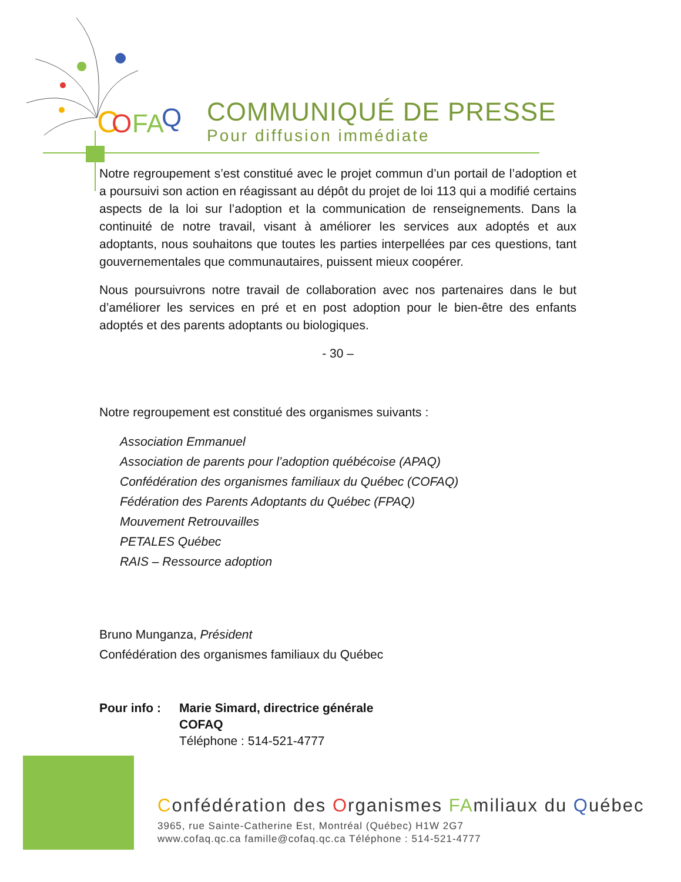C
O
FA
Q
COMMUNIQUÉ DE PRESSE
Pour diffusion immédiate
Notre regroupement s’est constitué avec le projet commun d’un portail de l’adoption et a poursuivi son action en réagissant au dépôt du projet de loi 113 qui a modifié certains aspects de la loi sur l’adoption et la communication de renseignements. Dans la continuité de notre travail, visant à améliorer les services aux adoptés et aux adoptants, nous souhaitons que toutes les parties interpellées par ces questions, tant gouvernementales que communautaires, puissent mieux coopérer.
Nous poursuivrons notre travail de collaboration avec nos partenaires dans le but d’améliorer les services en pré et en post adoption pour le bien-être des enfants adoptés et des parents adoptants ou biologiques.
- 30 –
Notre regroupement est constitué des organismes suivants :
Association Emmanuel
Association de parents pour l’adoption québécoise (APAQ)
Confédération des organismes familiaux du Québec (COFAQ)
Fédération des Parents Adoptants du Québec (FPAQ)
Mouvement Retrouvailles
PETALES Québec
RAIS – Ressource adoption
Bruno Munganza, Président
Confédération des organismes familiaux du Québec
Pour info :
Marie Simard, directrice générale
COFAQ
Téléphone : 514-521-4777
Confédération des Organismes FAmiliaux du Québec
3965, rue Sainte-Catherine Est, Montréal (Québec) H1W 2G7
www.cofaq.qc.ca famille@cofaq.qc.ca Téléphone : 514-521-4777